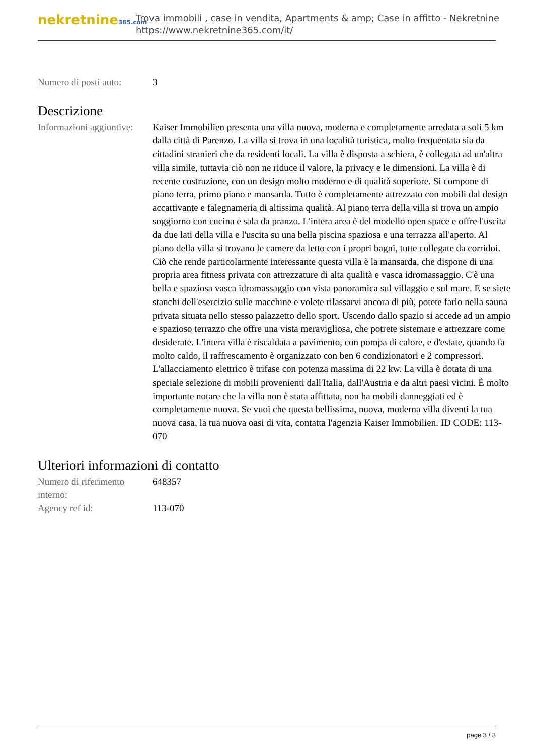nekretnine365.com
Trova immobili , case in vendita, Apartments & amp; Case in affitto - Nekretnine
https://www.nekretnine365.com/it/
| Numero di posti auto: | 3 |
Descrizione
| Informazioni aggiuntive: | Kaiser Immobilien presenta una villa nuova, moderna e completamente arredata a soli 5 km dalla città di Parenzo. La villa si trova in una località turistica, molto frequentata sia da cittadini stranieri che da residenti locali. La villa è disposta a schiera, è collegata ad un'altra villa simile, tuttavia ciò non ne riduce il valore, la privacy e le dimensioni. La villa è di recente costruzione, con un design molto moderno e di qualità superiore. Si compone di piano terra, primo piano e mansarda. Tutto è completamente attrezzato con mobili dal design accattivante e falegnameria di altissima qualità. Al piano terra della villa si trova un ampio soggiorno con cucina e sala da pranzo. L'intera area è del modello open space e offre l'uscita da due lati della villa e l'uscita su una bella piscina spaziosa e una terrazza all'aperto. Al piano della villa si trovano le camere da letto con i propri bagni, tutte collegate da corridoi. Ciò che rende particolarmente interessante questa villa è la mansarda, che dispone di una propria area fitness privata con attrezzature di alta qualità e vasca idromassaggio. C'è una bella e spaziosa vasca idromassaggio con vista panoramica sul villaggio e sul mare. E se siete stanchi dell'esercizio sulle macchine e volete rilassarvi ancora di più, potete farlo nella sauna privata situata nello stesso palazzetto dello sport. Uscendo dallo spazio si accede ad un ampio e spazioso terrazzo che offre una vista meravigliosa, che potrete sistemare e attrezzare come desiderate. L'intera villa è riscaldata a pavimento, con pompa di calore, e d'estate, quando fa molto caldo, il raffrescamento è organizzato con ben 6 condizionatori e 2 compressori. L'allacciamento elettrico è trifase con potenza massima di 22 kw. La villa è dotata di una speciale selezione di mobili provenienti dall'Italia, dall'Austria e da altri paesi vicini. È molto importante notare che la villa non è stata affittata, non ha mobili danneggiati ed è completamente nuova. Se vuoi che questa bellissima, nuova, moderna villa diventi la tua nuova casa, la tua nuova oasi di vita, contatta l'agenzia Kaiser Immobilien. ID CODE: 113-070 |
Ulteriori informazioni di contatto
| Numero di riferimento interno: | 648357 |
| Agency ref id: | 113-070 |
page 3 / 3